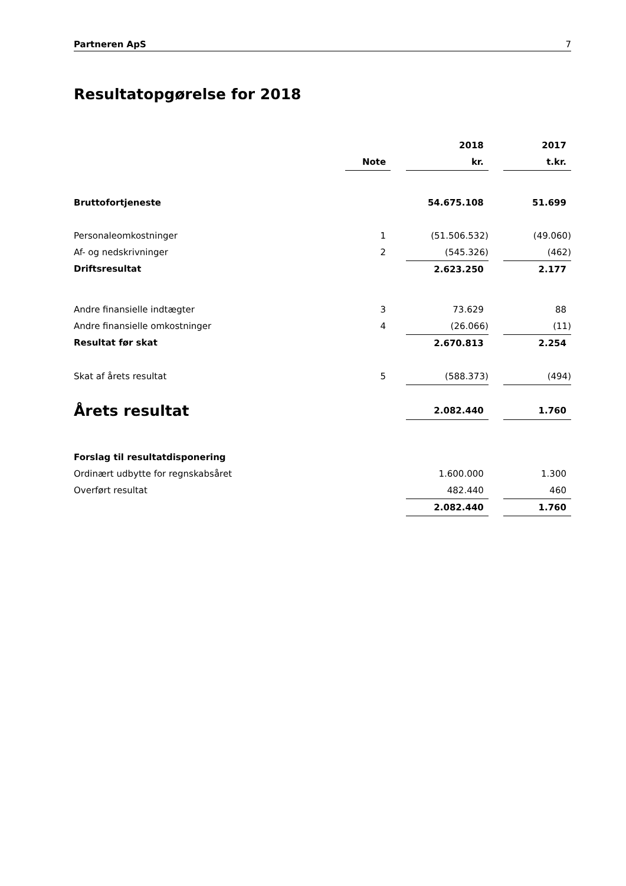Partneren ApS 7
Resultatopgørelse for 2018
| | | | 2018 | | 2017 |
| --- | --- | --- | --- | --- | --- |
| | Note | | kr. | | t.kr. |
| Bruttofortjeneste | | | 54.675.108 | | 51.699 |
| Personaleomkostninger | 1 | | (51.506.532) | | (49.060) |
| Af- og nedskrivninger | 2 | | (545.326) | | (462) |
| Driftsresultat | | | 2.623.250 | | 2.177 |
| Andre finansielle indtægter | 3 | | 73.629 | | 88 |
| Andre finansielle omkostninger | 4 | | (26.066) | | (11) |
| Resultat før skat | | | 2.670.813 | | 2.254 |
| Skat af årets resultat | 5 | | (588.373) | | (494) |
| Årets resultat | | | 2.082.440 | | 1.760 |
| Forslag til resultatdisponering | | | | | |
| Ordinært udbytte for regnskabsåret | | | 1.600.000 | | 1.300 |
| Overført resultat | | | 482.440 | | 460 |
| | | | 2.082.440 | | 1.760 |